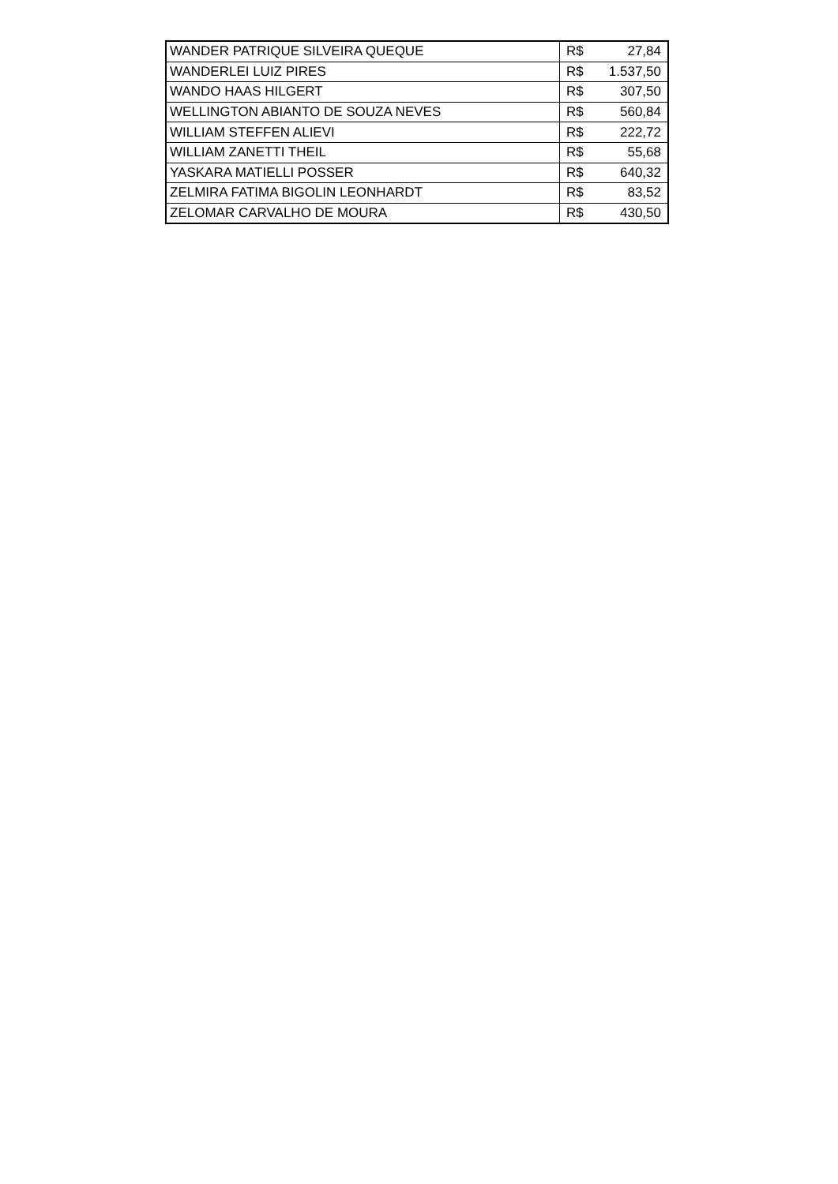| WANDER PATRIQUE SILVEIRA QUEQUE | R$ | 27,84 |
| WANDERLEI LUIZ PIRES | R$ | 1.537,50 |
| WANDO HAAS HILGERT | R$ | 307,50 |
| WELLINGTON ABIANTO DE SOUZA NEVES | R$ | 560,84 |
| WILLIAM STEFFEN ALIEVI | R$ | 222,72 |
| WILLIAM ZANETTI THEIL | R$ | 55,68 |
| YASKARA MATIELLI POSSER | R$ | 640,32 |
| ZELMIRA FATIMA BIGOLIN LEONHARDT | R$ | 83,52 |
| ZELOMAR CARVALHO DE MOURA | R$ | 430,50 |